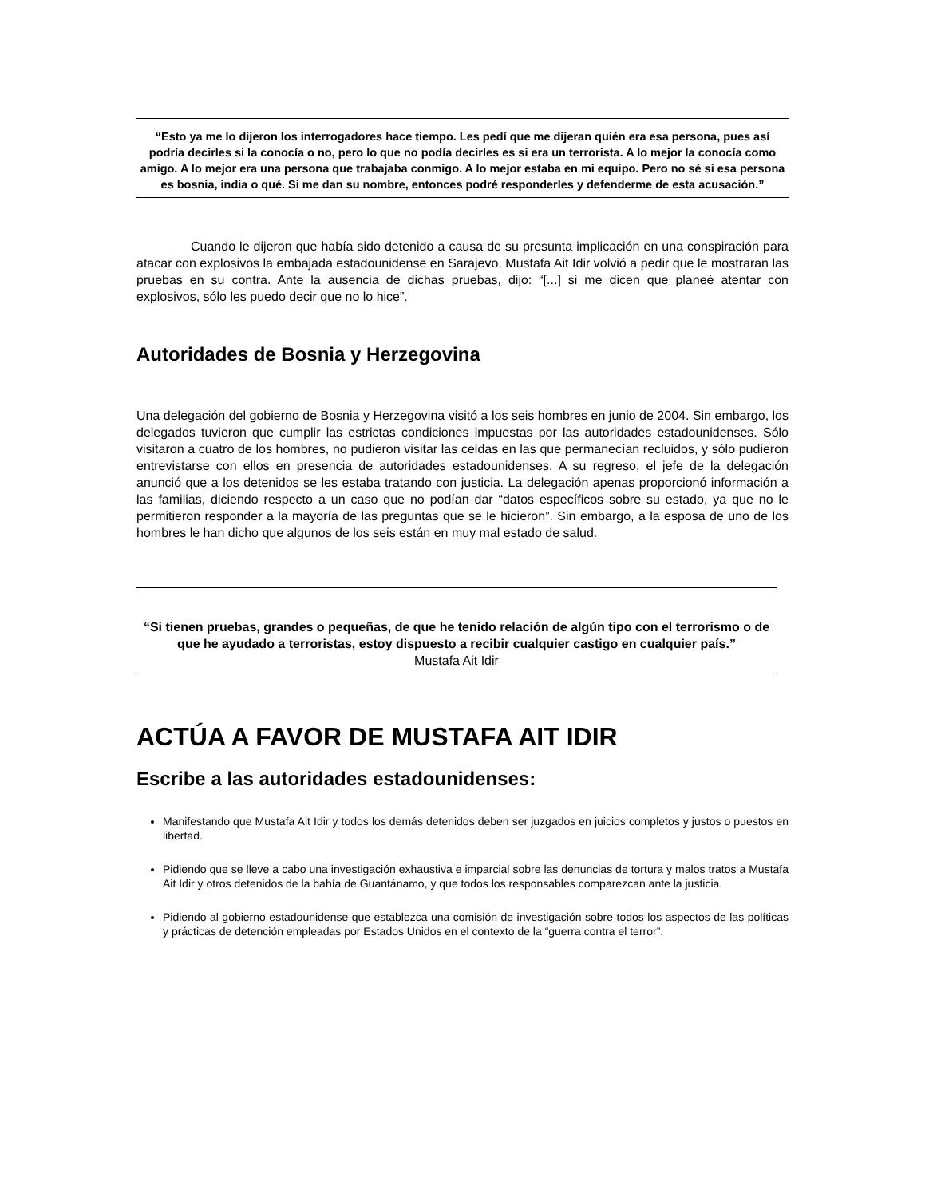“Esto ya me lo dijeron los interrogadores hace tiempo. Les pedí que me dijeran quién era esa persona, pues así podría decirles si la conocía o no, pero lo que no podía decirles es si era un terrorista. A lo mejor la conocía como amigo. A lo mejor era una persona que trabajaba conmigo. A lo mejor estaba en mi equipo. Pero no sé si esa persona es bosnia, india o qué. Si me dan su nombre, entonces podré responderles y defenderme de esta acusación.”
Cuando le dijeron que había sido detenido a causa de su presunta implicación en una conspiración para atacar con explosivos la embajada estadounidense en Sarajevo, Mustafa Ait Idir volvió a pedir que le mostraran las pruebas en su contra. Ante la ausencia de dichas pruebas, dijo: “[...] si me dicen que planeé atentar con explosivos, sólo les puedo decir que no lo hice”.
Autoridades de Bosnia y Herzegovina
Una delegación del gobierno de Bosnia y Herzegovina visitó a los seis hombres en junio de 2004. Sin embargo, los delegados tuvieron que cumplir las estrictas condiciones impuestas por las autoridades estadounidenses. Sólo visitaron a cuatro de los hombres, no pudieron visitar las celdas en las que permanecían recluidos, y sólo pudieron entrevistarse con ellos en presencia de autoridades estadounidenses. A su regreso, el jefe de la delegación anunció que a los detenidos se les estaba tratando con justicia. La delegación apenas proporcionó información a las familias, diciendo respecto a un caso que no podían dar “datos específicos sobre su estado, ya que no le permitieron responder a la mayoría de las preguntas que se le hicieron”. Sin embargo, a la esposa de uno de los hombres le han dicho que algunos de los seis están en muy mal estado de salud.
“Si tienen pruebas, grandes o pequeñas, de que he tenido relación de algún tipo con el terrorismo o de que he ayudado a terroristas, estoy dispuesto a recibir cualquier castigo en cualquier país.”
Mustafa Ait Idir
ACTÚA A FAVOR DE MUSTAFA AIT IDIR
Escribe a las autoridades estadounidenses:
Manifestando que Mustafa Ait Idir y todos los demás detenidos deben ser juzgados en juicios completos y justos o puestos en libertad.
Pidiendo que se lleve a cabo una investigación exhaustiva e imparcial sobre las denuncias de tortura y malos tratos a Mustafa Ait Idir y otros detenidos de la bahía de Guantánamo, y que todos los responsables comparezcan ante la justicia.
Pidiendo al gobierno estadounidense que establezca una comisión de investigación sobre todos los aspectos de las políticas y prácticas de detención empleadas por Estados Unidos en el contexto de la “guerra contra el terror”.